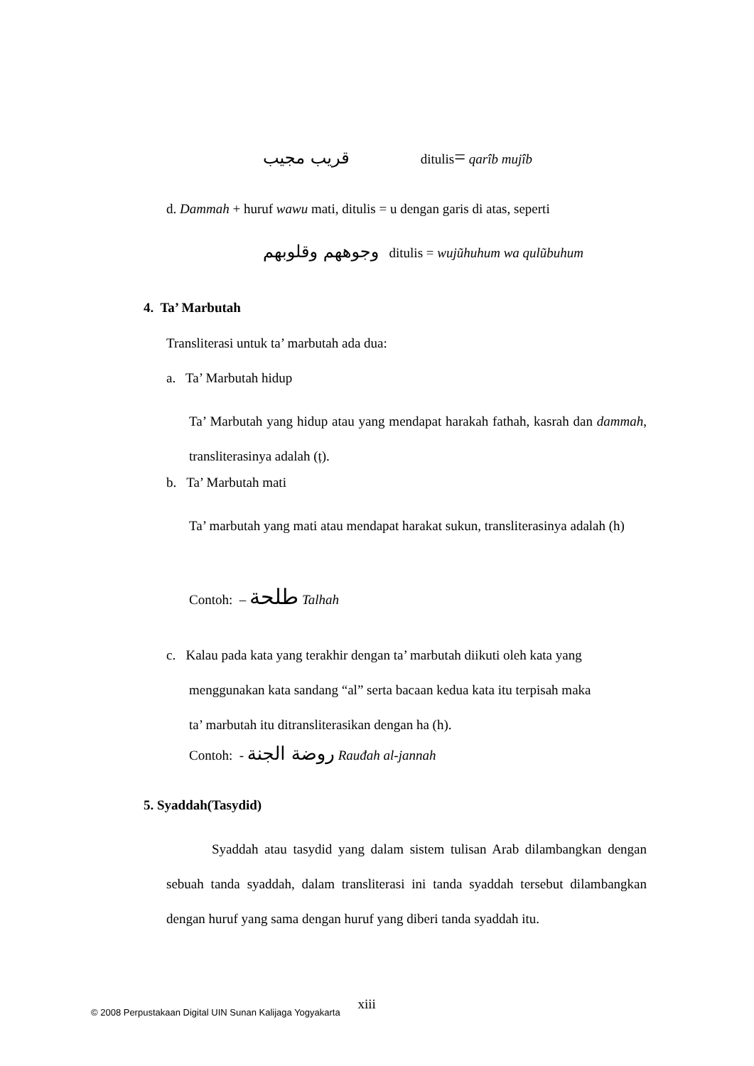قريب مجيب ditulis= qarîb mujîb
d. Dammah + huruf wawu mati, ditulis = u dengan garis di atas, seperti
وجوههم وقلوبهم ditulis = wujũhuhum wa qulũbuhum
4. Ta’ Marbutah
Transliterasi untuk ta’ marbutah ada dua:
a. Ta’ Marbutah hidup
Ta’ Marbutah yang hidup atau yang mendapat harakah fathah, kasrah dan dammah, transliterasinya adalah (ț).
b. Ta’ Marbutah mati
Ta’ marbutah yang mati atau mendapat harakat sukun, transliterasinya adalah (h)
Contoh: – طلحة Talhah
c. Kalau pada kata yang terakhir dengan ta’ marbutah diikuti oleh kata yang
menggunakan kata sandang “al” serta bacaan kedua kata itu terpisah maka
ta’ marbutah itu ditransliterasikan dengan ha (h).
Contoh: - روضة الجنة Rauđah al-jannah
5. Syaddah(Tasydid)
Syaddah atau tasydid yang dalam sistem tulisan Arab dilambangkan dengan sebuah tanda syaddah, dalam transliterasi ini tanda syaddah tersebut dilambangkan dengan huruf yang sama dengan huruf yang diberi tanda syaddah itu.
© 2008 Perpustakaan Digital UIN Sunan Kalijaga Yogyakarta xiii